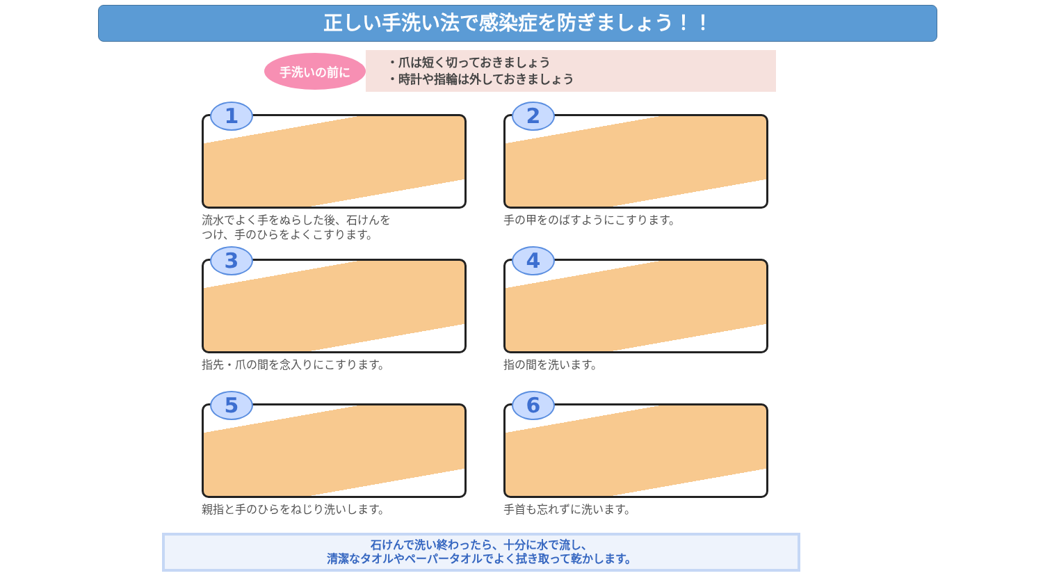正しい手洗い法で感染症を防ぎましょう！！
手洗いの前に
・爪は短く切っておきましょう
・時計や指輪は外しておきましょう
1
流水でよく手をぬらした後、石けんを
つけ、手のひらをよくこすります。
2
手の甲をのばすようにこすります。
3
指先・爪の間を念入りにこすります。
4
指の間を洗います。
5
親指と手のひらをねじり洗いします。
6
手首も忘れずに洗います。
石けんで洗い終わったら、十分に水で流し、
清潔なタオルやペーパータオルでよく拭き取って乾かします。